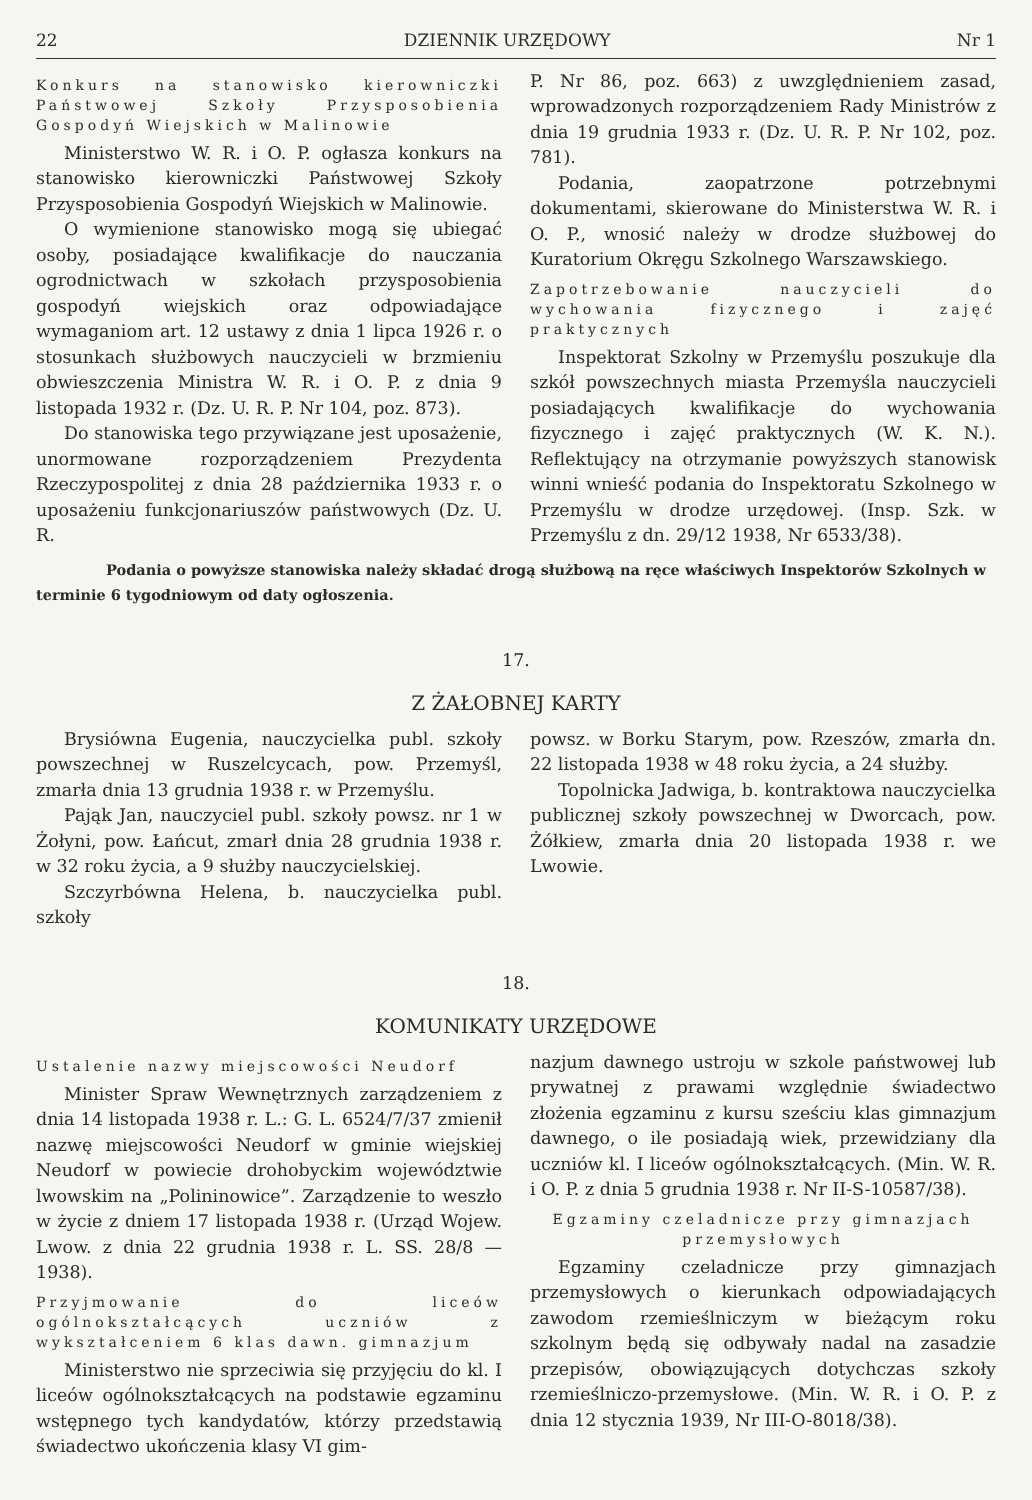22 DZIENNIK URZĘDOWY Nr 1
Konkurs na stanowisko kierowniczki Państwowej Szkoły Przysposobienia Gospodyń Wiejskich w Malinowie
Ministerstwo W. R. i O. P. ogłasza konkurs na stanowisko kierowniczki Państwowej Szkoły Przysposobienia Gospodyń Wiejskich w Malinowie.
O wymienione stanowisko mogą się ubiegać osoby, posiadające kwalifikacje do nauczania ogrodnictwach w szkołach przysposobienia gospodyń wiejskich oraz odpowiadające wymaganiom art. 12 ustawy z dnia 1 lipca 1926 r. o stosunkach służbowych nauczycieli w brzmieniu obwieszczenia Ministra W. R. i O. P. z dnia 9 listopada 1932 r. (Dz. U. R. P. Nr 104, poz. 873).
Do stanowiska tego przywiązane jest uposażenie, unormowane rozporządzeniem Prezydenta Rzeczypospolitej z dnia 28 października 1933 r. o uposażeniu funkcjonariuszów państwowych (Dz. U. R.
P. Nr 86, poz. 663) z uwzględnieniem zasad, wprowadzonych rozporządzeniem Rady Ministrów z dnia 19 grudnia 1933 r. (Dz. U. R. P. Nr 102, poz. 781).
Podania, zaopatrzone potrzebnymi dokumentami, skierowane do Ministerstwa W. R. i O. P., wnosić należy w drodze służbowej do Kuratorium Okręgu Szkolnego Warszawskiego.
Zapotrzebowanie nauczycieli do wychowania fizycznego i zajęć praktycznych
Inspektorat Szkolny w Przemyślu poszukuje dla szkół powszechnych miasta Przemyśla nauczycieli posiadających kwalifikacje do wychowania fizycznego i zajęć praktycznych (W. K. N.). Reflektujący na otrzymanie powyższych stanowisk winni wnieść podania do Inspektoratu Szkolnego w Przemyślu w drodze urzędowej. (Insp. Szk. w Przemyślu z dn. 29/12 1938, Nr 6533/38).
Podania o powyższe stanowiska należy składać drogą służbową na ręce właściwych Inspektorów Szkolnych w terminie 6 tygodniowym od daty ogłoszenia.
17.
Z ŻAŁOBNEJ KARTY
Brysiówna Eugenia, nauczycielka publ. szkoły powszechnej w Ruszelcycach, pow. Przemyśl, zmarła dnia 13 grudnia 1938 r. w Przemyślu.
Pająk Jan, nauczyciel publ. szkoły powsz. nr 1 w Żołyni, pow. Łańcut, zmarł dnia 28 grudnia 1938 r. w 32 roku życia, a 9 służby nauczycielskiej.
Szczyrbówna Helena, b. nauczycielka publ. szkoły
powsz. w Borku Starym, pow. Rzeszów, zmarła dn. 22 listopada 1938 w 48 roku życia, a 24 służby.
Topolnicka Jadwiga, b. kontraktowa nauczycielka publicznej szkoły powszechnej w Dworcach, pow. Żółkiew, zmarła dnia 20 listopada 1938 r. we Lwowie.
18.
KOMUNIKATY URZĘDOWE
Ustalenie nazwy miejscowości Neudorf
Minister Spraw Wewnętrznych zarządzeniem z dnia 14 listopada 1938 r. L.: G. L. 6524/7/37 zmienił nazwę miejscowości Neudorf w gminie wiejskiej Neudorf w powiecie drohobyckim województwie lwowskim na „Polininowice”. Zarządzenie to weszło w życie z dniem 17 listopada 1938 r. (Urząd Wojew. Lwow. z dnia 22 grudnia 1938 r. L. SS. 28/8 — 1938).
Przyjmowanie do liceów ogólnokształcących uczniów z wykształceniem 6 klas dawn. gimnazjum
Ministerstwo nie sprzeciwia się przyjęciu do kl. I liceów ogólnokształcących na podstawie egzaminu wstępnego tych kandydatów, którzy przedstawią świadectwo ukończenia klasy VI gim-
nazjum dawnego ustroju w szkole państwowej lub prywatnej z prawami względnie świadectwo złożenia egzaminu z kursu sześciu klas gimnazjum dawnego, o ile posiadają wiek, przewidziany dla uczniów kl. I liceów ogólnokształcących. (Min. W. R. i O. P. z dnia 5 grudnia 1938 r. Nr II-S-10587/38).
Egzaminy czeladnicze przy gimnazjach przemysłowych
Egzaminy czeladnicze przy gimnazjach przemysłowych o kierunkach odpowiadających zawodom rzemieślniczym w bieżącym roku szkolnym będą się odbywały nadal na zasadzie przepisów, obowiązujących dotychczas szkoły rzemieślniczo-przemysłowe. (Min. W. R. i O. P. z dnia 12 stycznia 1939, Nr III-O-8018/38).